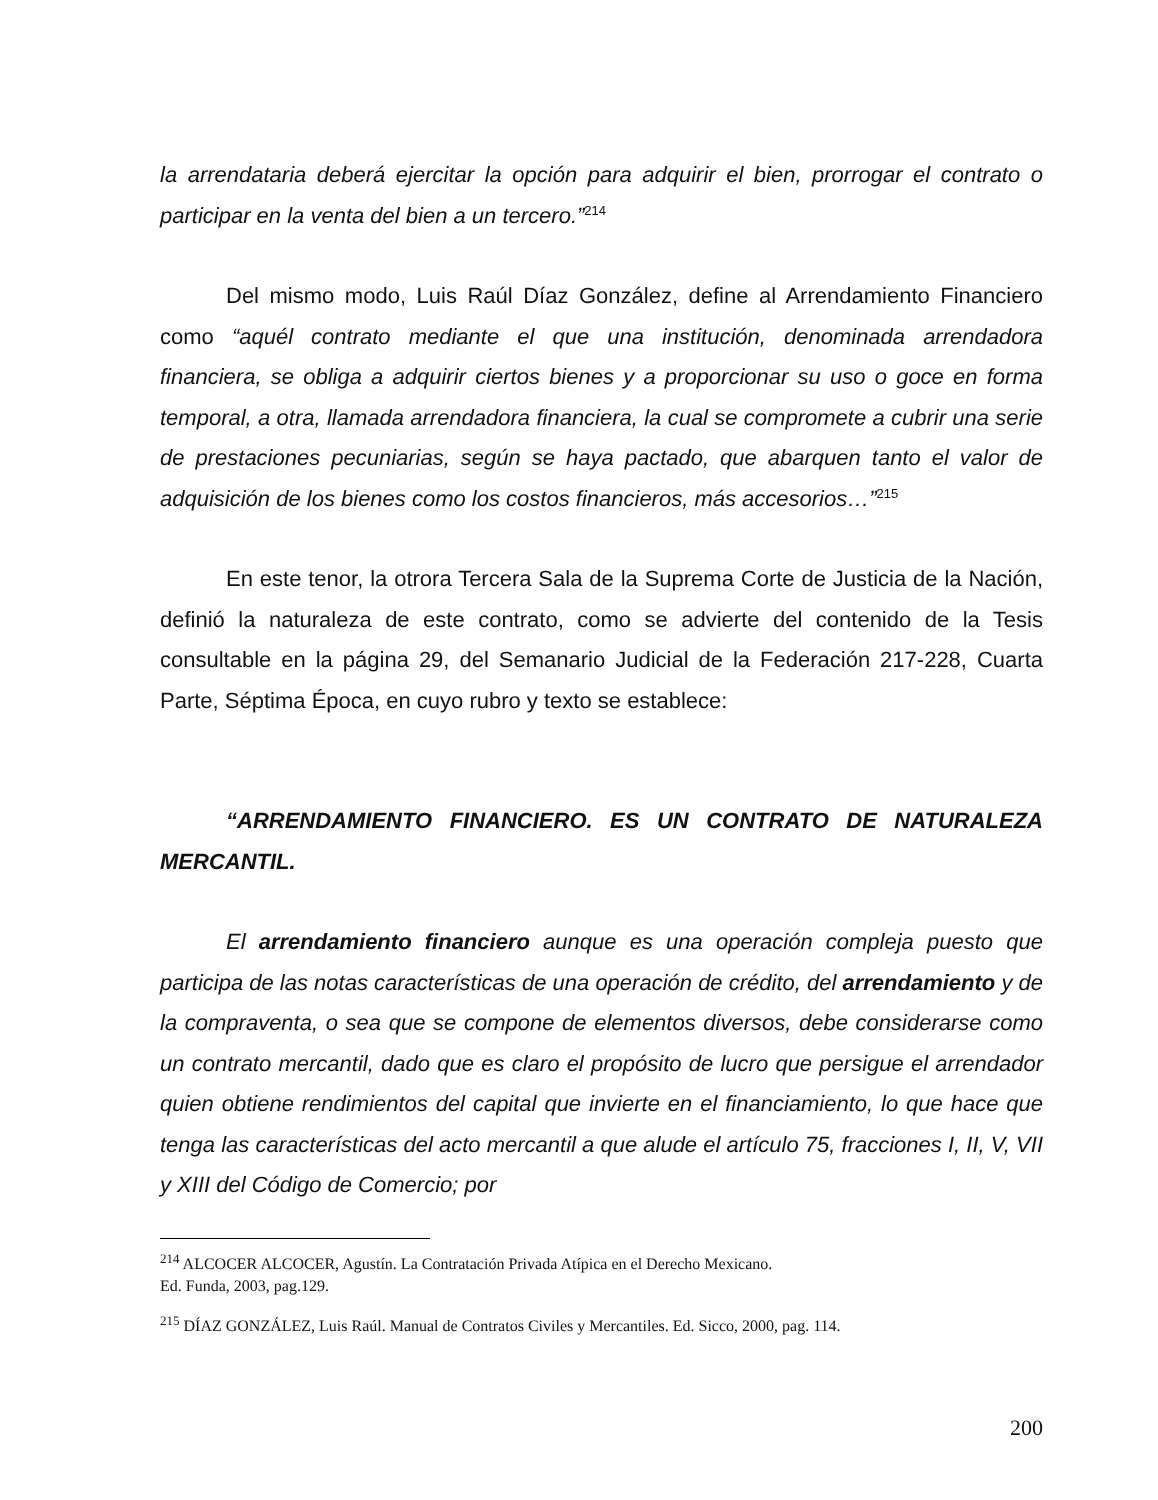la arrendataria deberá ejercitar la opción para adquirir el bien, prorrogar el contrato o participar en la venta del bien a un tercero.”<sup>214</sup>
Del mismo modo, Luis Raúl Díaz González, define al Arrendamiento Financiero como “aquél contrato mediante el que una institución, denominada arrendadora financiera, se obliga a adquirir ciertos bienes y a proporcionar su uso o goce en forma temporal, a otra, llamada arrendadora financiera, la cual se compromete a cubrir una serie de prestaciones pecuniarias, según se haya pactado, que abarquen tanto el valor de adquisición de los bienes como los costos financieros, más accesorios…”<sup>215</sup>
En este tenor, la otrora Tercera Sala de la Suprema Corte de Justicia de la Nación, definió la naturaleza de este contrato, como se advierte del contenido de la Tesis consultable en la página 29, del Semanario Judicial de la Federación 217-228, Cuarta Parte, Séptima Época, en cuyo rubro y texto se establece:
“ARRENDAMIENTO FINANCIERO. ES UN CONTRATO DE NATURALEZA MERCANTIL.
El arrendamiento financiero aunque es una operación compleja puesto que participa de las notas características de una operación de crédito, del arrendamiento y de la compraventa, o sea que se compone de elementos diversos, debe considerarse como un contrato mercantil, dado que es claro el propósito de lucro que persigue el arrendador quien obtiene rendimientos del capital que invierte en el financiamiento, lo que hace que tenga las características del acto mercantil a que alude el artículo 75, fracciones I, II, V, VII y XIII del Código de Comercio; por
<sup>214</sup> ALCOCER ALCOCER, Agustín. La Contratación Privada Atípica en el Derecho Mexicano.
Ed. Funda, 2003, pag.129.
<sup>215</sup> DÍAZ GONZÁLEZ, Luis Raúl. Manual de Contratos Civiles y Mercantiles. Ed. Sicco, 2000, pag. 114.
200